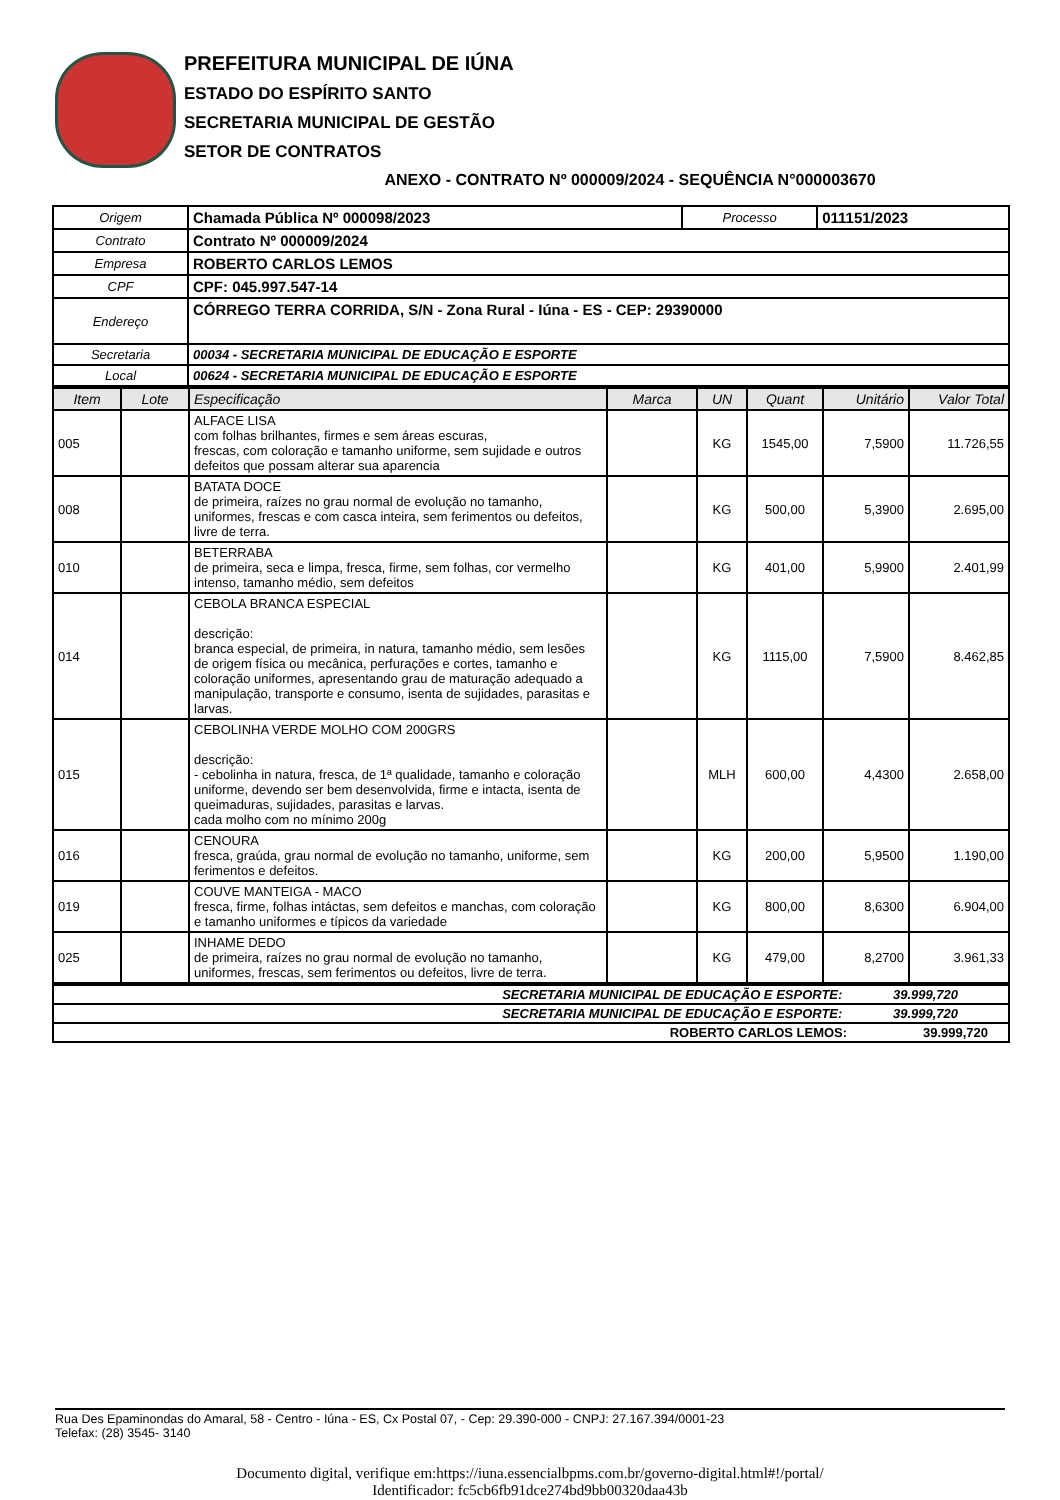PREFEITURA MUNICIPAL DE IÚNA
ESTADO DO ESPÍRITO SANTO
SECRETARIA MUNICIPAL DE GESTÃO
SETOR DE CONTRATOS
ANEXO - CONTRATO Nº 000009/2024 - SEQUÊNCIA N°000003670
| Origem | Chamada Pública Nº 000098/2023 | Processo | 011151/2023 |
| Contrato | Contrato Nº 000009/2024 | | |
| Empresa | ROBERTO CARLOS LEMOS | | |
| CPF | CPF: 045.997.547-14 | | |
| Endereço | CÓRREGO TERRA CORRIDA, S/N - Zona Rural - Iúna - ES - CEP: 29390000 | | |
| Secretaria | 00034 - SECRETARIA MUNICIPAL DE EDUCAÇÃO E ESPORTE | | |
| Local | 00624 - SECRETARIA MUNICIPAL DE EDUCAÇÃO E ESPORTE | | |
| Item | Lote | Especificação | Marca | UN | Quant | Unitário | Valor Total |
| --- | --- | --- | --- | --- | --- | --- | --- |
| 005 | | ALFACE LISA com folhas brilhantes, firmes e sem áreas escuras, frescas, com coloração e tamanho uniforme, sem sujidade e outros defeitos que possam alterar sua aparencia | | KG | 1545,00 | 7,5900 | 11.726,55 |
| 008 | | BATATA DOCE de primeira, raízes no grau normal de evolução no tamanho, uniformes, frescas e com casca inteira, sem ferimentos ou defeitos, livre de terra. | | KG | 500,00 | 5,3900 | 2.695,00 |
| 010 | | BETERRABA de primeira, seca e limpa, fresca, firme, sem folhas, cor vermelho intenso, tamanho médio, sem defeitos | | KG | 401,00 | 5,9900 | 2.401,99 |
| 014 | | CEBOLA BRANCA ESPECIAL descrição: branca especial, de primeira, in natura, tamanho médio, sem lesões de origem física ou mecânica, perfurações e cortes, tamanho e coloração uniformes, apresentando grau de maturação adequado a manipulação, transporte e consumo, isenta de sujidades, parasitas e larvas. | | KG | 1115,00 | 7,5900 | 8.462,85 |
| 015 | | CEBOLINHA VERDE MOLHO COM 200GRS descrição: - cebolinha in natura, fresca, de 1ª qualidade, tamanho e coloração uniforme, devendo ser bem desenvolvida, firme e intacta, isenta de queimaduras, sujidades, parasitas e larvas. cada molho com no mínimo 200g | | MLH | 600,00 | 4,4300 | 2.658,00 |
| 016 | | CENOURA fresca, graúda, grau normal de evolução no tamanho, uniforme, sem ferimentos e defeitos. | | KG | 200,00 | 5,9500 | 1.190,00 |
| 019 | | COUVE MANTEIGA - MACO fresca, firme, folhas intáctas, sem defeitos e manchas, com coloração e tamanho uniformes e típicos da variedade | | KG | 800,00 | 8,6300 | 6.904,00 |
| 025 | | INHAME DEDO de primeira, raízes no grau normal de evolução no tamanho, uniformes, frescas, sem ferimentos ou defeitos, livre de terra. | | KG | 479,00 | 8,2700 | 3.961,33 |
| SECRETARIA MUNICIPAL DE EDUCAÇÃO E ESPORTE: 39.999,720 |
| SECRETARIA MUNICIPAL DE EDUCAÇÃO E ESPORTE: 39.999,720 |
| ROBERTO CARLOS LEMOS: 39.999,720 |
Rua Des Epaminondas do Amaral, 58 - Centro - Iúna - ES, Cx Postal 07, - Cep: 29.390-000 - CNPJ: 27.167.394/0001-23
Telefax: (28) 3545- 3140
Documento digital, verifique em:https://iuna.essencialbpms.com.br/governo-digital.html#!/portal/
Identificador: fc5cb6fb91dce274bd9bb00320daa43b